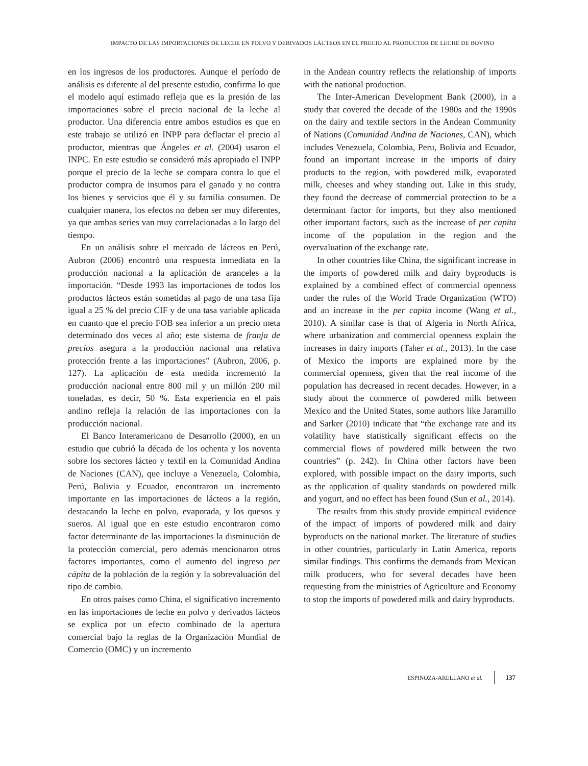IMPACTO DE LAS IMPORTACIONES DE LECHE EN POLVO Y DERIVADOS LÁCTEOS EN EL PRECIO AL PRODUCTOR DE LECHE DE BOVINO
en los ingresos de los productores. Aunque el período de análisis es diferente al del presente estudio, confirma lo que el modelo aquí estimado refleja que es la presión de las importaciones sobre el precio nacional de la leche al productor. Una diferencia entre ambos estudios es que en este trabajo se utilizó en INPP para deflactar el precio al productor, mientras que Ángeles et al. (2004) usaron el INPC. En este estudio se consideró más apropiado el INPP porque el precio de la leche se compara contra lo que el productor compra de insumos para el ganado y no contra los bienes y servicios que él y su familia consumen. De cualquier manera, los efectos no deben ser muy diferentes, ya que ambas series van muy correlacionadas a lo largo del tiempo.
En un análisis sobre el mercado de lácteos en Perú, Aubron (2006) encontró una respuesta inmediata en la producción nacional a la aplicación de aranceles a la importación. “Desde 1993 las importaciones de todos los productos lácteos están sometidas al pago de una tasa fija igual a 25 % del precio CIF y de una tasa variable aplicada en cuanto que el precio FOB sea inferior a un precio meta determinado dos veces al año; este sistema de franja de precios asegura a la producción nacional una relativa protección frente a las importaciones” (Aubron, 2006, p. 127). La aplicación de esta medida incrementó la producción nacional entre 800 mil y un millón 200 mil toneladas, es decir, 50 %. Esta experiencia en el país andino refleja la relación de las importaciones con la producción nacional.
El Banco Interamericano de Desarrollo (2000), en un estudio que cubrió la década de los ochenta y los noventa sobre los sectores lácteo y textil en la Comunidad Andina de Naciones (CAN), que incluye a Venezuela, Colombia, Perú, Bolivia y Ecuador, encontraron un incremento importante en las importaciones de lácteos a la región, destacando la leche en polvo, evaporada, y los quesos y sueros. Al igual que en este estudio encontraron como factor determinante de las importaciones la disminución de la protección comercial, pero además mencionaron otros factores importantes, como el aumento del ingreso per cápita de la población de la región y la sobrevaluación del tipo de cambio.
En otros países como China, el significativo incremento en las importaciones de leche en polvo y derivados lácteos se explica por un efecto combinado de la apertura comercial bajo la reglas de la Organización Mundial de Comercio (OMC) y un incremento
in the Andean country reflects the relationship of imports with the national production.
The Inter-American Development Bank (2000), in a study that covered the decade of the 1980s and the 1990s on the dairy and textile sectors in the Andean Community of Nations (Comunidad Andina de Naciones, CAN), which includes Venezuela, Colombia, Peru, Bolivia and Ecuador, found an important increase in the imports of dairy products to the region, with powdered milk, evaporated milk, cheeses and whey standing out. Like in this study, they found the decrease of commercial protection to be a determinant factor for imports, but they also mentioned other important factors, such as the increase of per capita income of the population in the region and the overvaluation of the exchange rate.
In other countries like China, the significant increase in the imports of powdered milk and dairy byproducts is explained by a combined effect of commercial openness under the rules of the World Trade Organization (WTO) and an increase in the per capita income (Wang et al., 2010). A similar case is that of Algeria in North Africa, where urbanization and commercial openness explain the increases in dairy imports (Taher et al., 2013). In the case of Mexico the imports are explained more by the commercial openness, given that the real income of the population has decreased in recent decades. However, in a study about the commerce of powdered milk between Mexico and the United States, some authors like Jaramillo and Sarker (2010) indicate that “the exchange rate and its volatility have statistically significant effects on the commercial flows of powdered milk between the two countries” (p. 242). In China other factors have been explored, with possible impact on the dairy imports, such as the application of quality standards on powdered milk and yogurt, and no effect has been found (Sun et al., 2014).
The results from this study provide empirical evidence of the impact of imports of powdered milk and dairy byproducts on the national market. The literature of studies in other countries, particularly in Latin America, reports similar findings. This confirms the demands from Mexican milk producers, who for several decades have been requesting from the ministries of Agriculture and Economy to stop the imports of powdered milk and dairy byproducts.
ESPINOZA-ARELLANO et al. 137